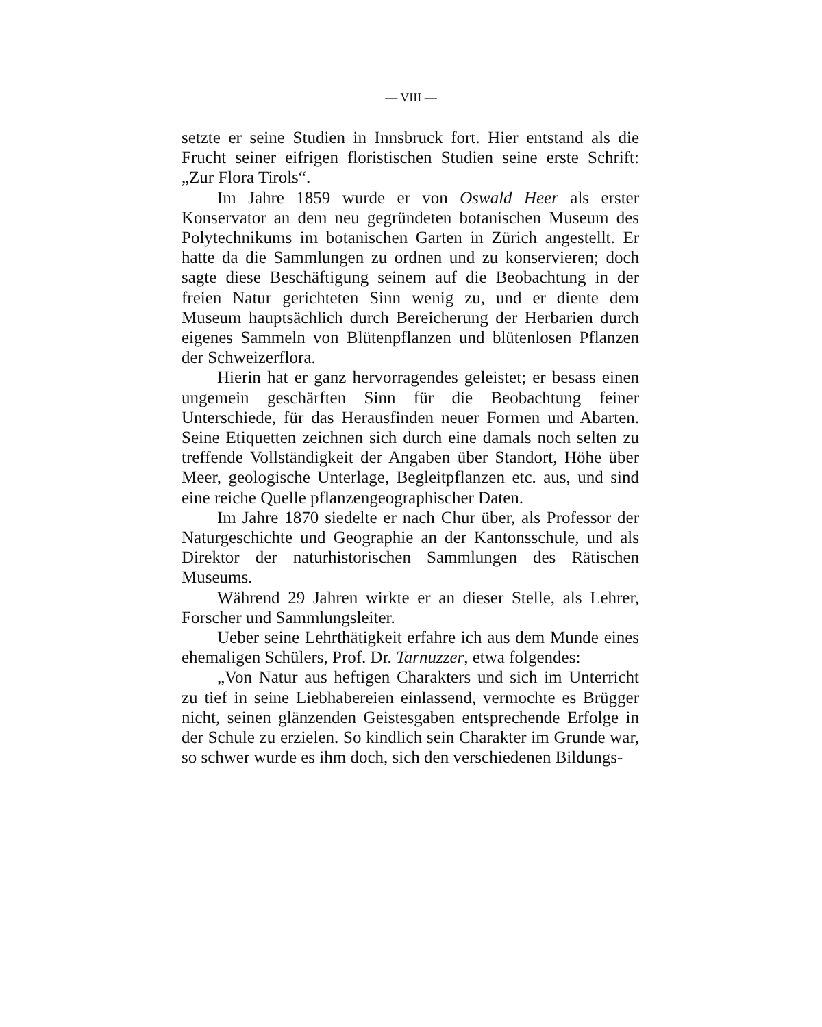— VIII —
setzte er seine Studien in Innsbruck fort. Hier entstand als die Frucht seiner eifrigen floristischen Studien seine erste Schrift: „Zur Flora Tirols“.
Im Jahre 1859 wurde er von Oswald Heer als erster Konservator an dem neu gegründeten botanischen Museum des Polytechnikums im botanischen Garten in Zürich angestellt. Er hatte da die Sammlungen zu ordnen und zu konservieren; doch sagte diese Beschäftigung seinem auf die Beobachtung in der freien Natur gerichteten Sinn wenig zu, und er diente dem Museum hauptsächlich durch Bereicherung der Herbarien durch eigenes Sammeln von Blütenpflanzen und blütenlosen Pflanzen der Schweizerflora.
Hierin hat er ganz hervorragendes geleistet; er besass einen ungemein geschärften Sinn für die Beobachtung feiner Unterschiede, für das Herausfinden neuer Formen und Abarten. Seine Etiquetten zeichnen sich durch eine damals noch selten zu treffende Vollständigkeit der Angaben über Standort, Höhe über Meer, geologische Unterlage, Begleitpflanzen etc. aus, und sind eine reiche Quelle pflanzengeographischer Daten.
Im Jahre 1870 siedelte er nach Chur über, als Professor der Naturgeschichte und Geographie an der Kantonsschule, und als Direktor der naturhistorischen Sammlungen des Rätischen Museums.
Während 29 Jahren wirkte er an dieser Stelle, als Lehrer, Forscher und Sammlungsleiter.
Ueber seine Lehrthätigkeit erfahre ich aus dem Munde eines ehemaligen Schülers, Prof. Dr. Tarnuzzer, etwa folgendes:
„Von Natur aus heftigen Charakters und sich im Unterricht zu tief in seine Liebhabereien einlassend, vermochte es Brügger nicht, seinen glänzenden Geistesgaben entsprechende Erfolge in der Schule zu erzielen. So kindlich sein Charakter im Grunde war, so schwer wurde es ihm doch, sich den verschiedenen Bildungs-